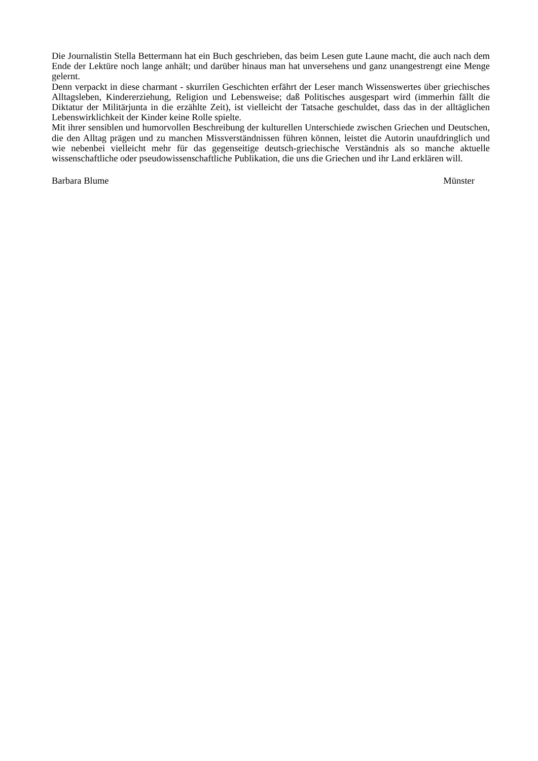Die Journalistin Stella Bettermann hat ein Buch geschrieben, das beim Lesen gute Laune macht, die auch nach dem Ende der Lektüre noch lange anhält; und darüber hinaus man hat unversehens und ganz unangestrengt eine Menge gelernt.
Denn verpackt in diese charmant - skurrilen Geschichten erfährt der Leser manch Wissenswertes über griechisches Alltagsleben, Kindererziehung, Religion und Lebensweise; daß Politisches ausgespart wird (immerhin fällt die Diktatur der Militärjunta in die erzählte Zeit), ist vielleicht der Tatsache geschuldet, dass das in der alltäglichen Lebenswirklichkeit der Kinder keine Rolle spielte.
Mit ihrer sensiblen und humorvollen Beschreibung der kulturellen Unterschiede zwischen Griechen und Deutschen, die den Alltag prägen und zu manchen Missverständnissen führen können, leistet die Autorin unaufdringlich und wie nebenbei vielleicht mehr für das gegenseitige deutsch-griechische Verständnis als so manche aktuelle wissenschaftliche oder pseudowissenschaftliche Publikation, die uns die Griechen und ihr Land erklären will.
Barbara Blume Münster